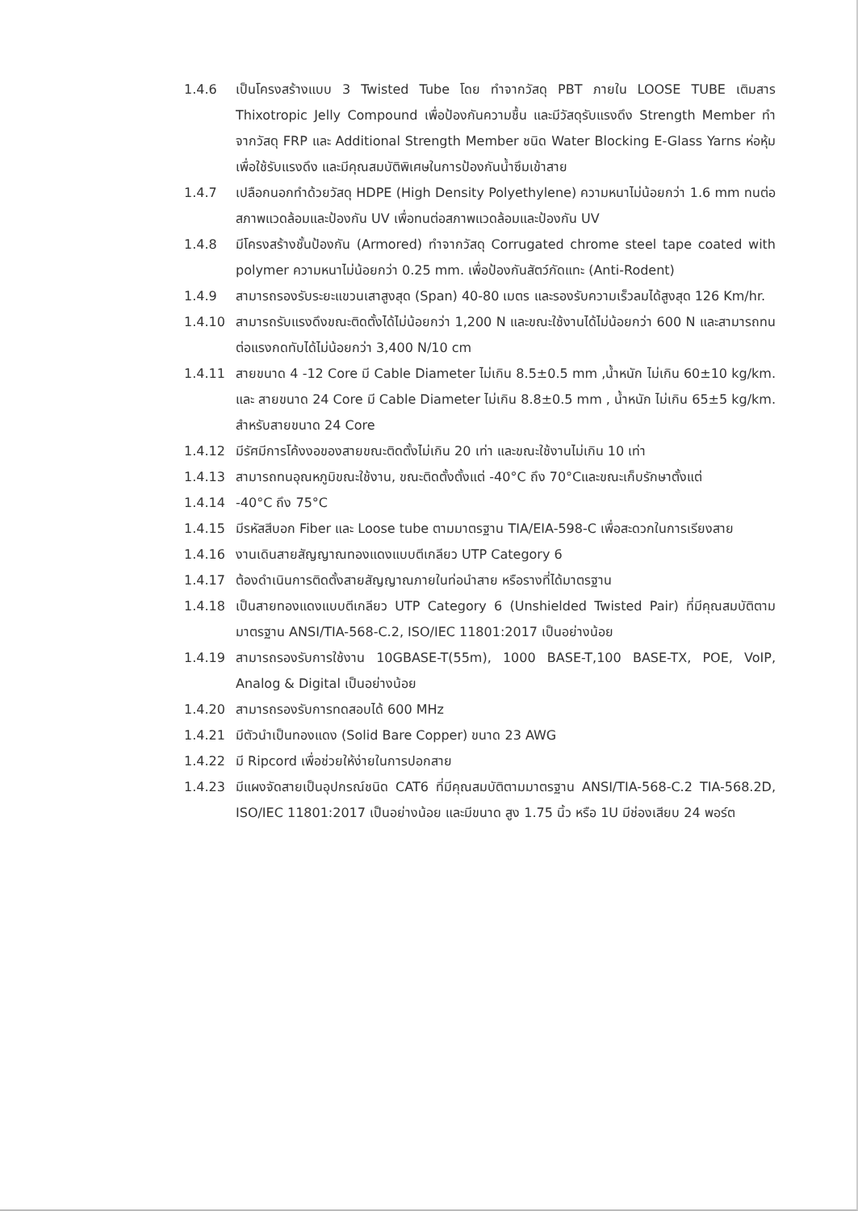1.4.6 เป็นโครงสร้างแบบ 3 Twisted Tube โดย ทำจากวัสดุ PBT ภายใน LOOSE TUBE เติมสาร Thixotropic Jelly Compound เพื่อป้องกันความชื้น และมีวัสดุรับแรงดึง Strength Member ทำจากวัสดุ FRP และ Additional Strength Member ชนิด Water Blocking E-Glass Yarns ห่อหุ้มเพื่อใช้รับแรงดึง และมีคุณสมบัติพิเศษในการป้องกันน้ำซึมเข้าสาย
1.4.7 เปลือกนอกทำด้วยวัสดุ HDPE (High Density Polyethylene) ความหนาไม่น้อยกว่า 1.6 mm ทนต่อสภาพแวดล้อมและป้องกัน UV เพื่อทนต่อสภาพแวดล้อมและป้องกัน UV
1.4.8 มีโครงสร้างชั้นป้องกัน (Armored) ทำจากวัสดุ Corrugated chrome steel tape coated with polymer ความหนาไม่น้อยกว่า 0.25 mm. เพื่อป้องกันสัตว์กัดแทะ (Anti-Rodent)
1.4.9 สามารถรองรับระยะแขวนเสาสูงสุด (Span) 40-80 เมตร และรองรับความเร็วลมได้สูงสุด 126 Km/hr.
1.4.10 สามารถรับแรงดึงขณะติดตั้งได้ไม่น้อยกว่า 1,200 N และขณะใช้งานได้ไม่น้อยกว่า 600 N และสามารถทนต่อแรงกดทับได้ไม่น้อยกว่า 3,400 N/10 cm
1.4.11 สายขนาด 4 -12 Core มี Cable Diameter ไม่เกิน 8.5±0.5 mm ,น้ำหนัก ไม่เกิน 60±10 kg/km. และ สายขนาด 24 Core มี Cable Diameter ไม่เกิน 8.8±0.5 mm , น้ำหนัก ไม่เกิน 65±5 kg/km. สำหรับสายขนาด 24 Core
1.4.12 มีรัศมีการโค้งงอของสายขณะติดตั้งไม่เกิน 20 เท่า และขณะใช้งานไม่เกิน 10 เท่า
1.4.13 สามารถทนอุณหภูมิขณะใช้งาน, ขณะติดตั้งตั้งแต่ -40°C ถึง 70°Cและขณะเก็บรักษาตั้งแต่
1.4.14 -40°C ถึง 75°C
1.4.15 มีรหัสสีบอก Fiber และ Loose tube ตามมาตรฐาน TIA/EIA-598-C เพื่อสะดวกในการเรียงสาย
1.4.16 งานเดินสายสัญญาณทองแดงแบบตีเกลียว UTP Category 6
1.4.17 ต้องดำเนินการติดตั้งสายสัญญาณภายในท่อนำสาย หรือรางที่ได้มาตรฐาน
1.4.18 เป็นสายทองแดงแบบตีเกลียว UTP Category 6 (Unshielded Twisted Pair) ที่มีคุณสมบัติตามมาตรฐาน ANSI/TIA-568-C.2, ISO/IEC 11801:2017 เป็นอย่างน้อย
1.4.19 สามารถรองรับการใช้งาน 10GBASE-T(55m), 1000 BASE-T,100 BASE-TX, POE, VoIP, Analog & Digital เป็นอย่างน้อย
1.4.20 สามารถรองรับการทดสอบได้ 600 MHz
1.4.21 มีตัวนำเป็นทองแดง (Solid Bare Copper) ขนาด 23 AWG
1.4.22 มี Ripcord เพื่อช่วยให้ง่ายในการปอกสาย
1.4.23 มีแผงจัดสายเป็นอุปกรณ์ชนิด CAT6 ที่มีคุณสมบัติตามมาตรฐาน ANSI/TIA-568-C.2 TIA-568.2D, ISO/IEC 11801:2017 เป็นอย่างน้อย และมีขนาด สูง 1.75 นิ้ว หรือ 1U มีช่องเสียบ 24 พอร์ต